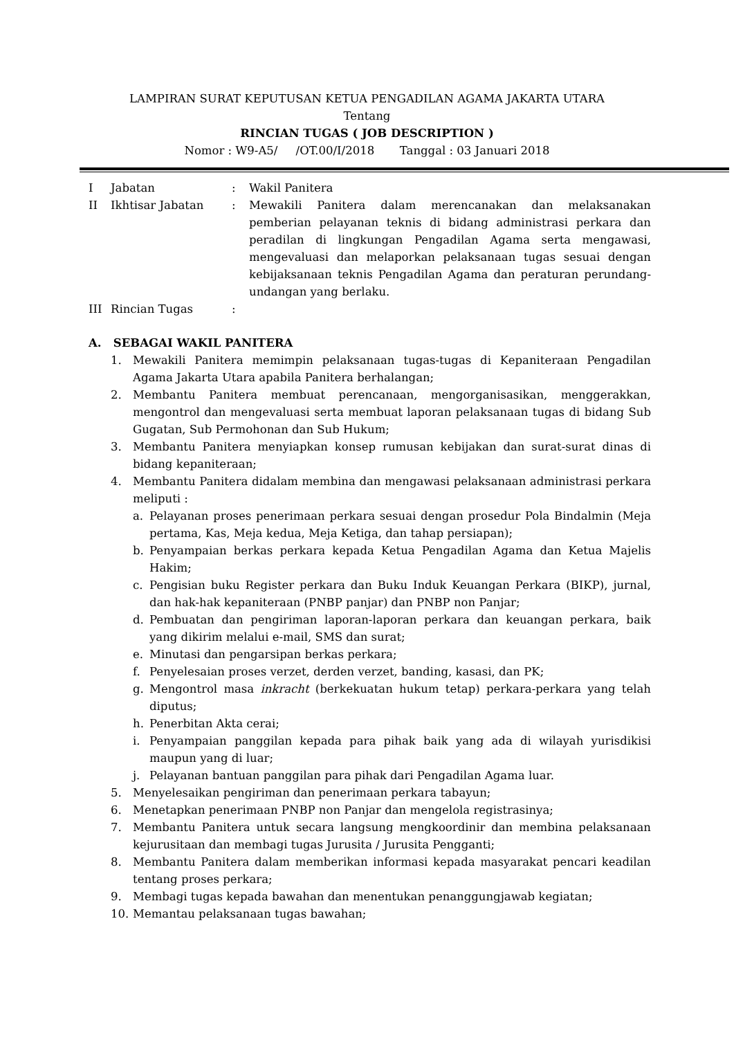LAMPIRAN SURAT KEPUTUSAN KETUA PENGADILAN AGAMA JAKARTA UTARA
Tentang
RINCIAN TUGAS ( JOB DESCRIPTION )
Nomor : W9-A5/ /OT.00/I/2018 Tanggal : 03 Januari 2018
I Jabatan: Wakil Panitera
II Ikhtisar Jabatan: Mewakili Panitera dalam merencanakan dan melaksanakan pemberian pelayanan teknis di bidang administrasi perkara dan peradilan di lingkungan Pengadilan Agama serta mengawasi, mengevaluasi dan melaporkan pelaksanaan tugas sesuai dengan kebijaksanaan teknis Pengadilan Agama dan peraturan perundang-undangan yang berlaku.
III Rincian Tugas:
A. SEBAGAI WAKIL PANITERA
1. Mewakili Panitera memimpin pelaksanaan tugas-tugas di Kepaniteraan Pengadilan Agama Jakarta Utara apabila Panitera berhalangan;
2. Membantu Panitera membuat perencanaan, mengorganisasikan, menggerakkan, mengontrol dan mengevaluasi serta membuat laporan pelaksanaan tugas di bidang Sub Gugatan, Sub Permohonan dan Sub Hukum;
3. Membantu Panitera menyiapkan konsep rumusan kebijakan dan surat-surat dinas di bidang kepaniteraan;
4. Membantu Panitera didalam membina dan mengawasi pelaksanaan administrasi perkara meliputi :
a. Pelayanan proses penerimaan perkara sesuai dengan prosedur Pola Bindalmin (Meja pertama, Kas, Meja kedua, Meja Ketiga, dan tahap persiapan);
b. Penyampaian berkas perkara kepada Ketua Pengadilan Agama dan Ketua Majelis Hakim;
c. Pengisian buku Register perkara dan Buku Induk Keuangan Perkara (BIKP), jurnal, dan hak-hak kepaniteraan (PNBP panjar) dan PNBP non Panjar;
d. Pembuatan dan pengiriman laporan-laporan perkara dan keuangan perkara, baik yang dikirim melalui e-mail, SMS dan surat;
e. Minutasi dan pengarsipan berkas perkara;
f. Penyelesaian proses verzet, derden verzet, banding, kasasi, dan PK;
g. Mengontrol masa inkracht (berkekuatan hukum tetap) perkara-perkara yang telah diputus;
h. Penerbitan Akta cerai;
i. Penyampaian panggilan kepada para pihak baik yang ada di wilayah yurisdikisi maupun yang di luar;
j. Pelayanan bantuan panggilan para pihak dari Pengadilan Agama luar.
5. Menyelesaikan pengiriman dan penerimaan perkara tabayun;
6. Menetapkan penerimaan PNBP non Panjar dan mengelola registrasinya;
7. Membantu Panitera untuk secara langsung mengkoordinir dan membina pelaksanaan kejurusitaan dan membagi tugas Jurusita / Jurusita Pengganti;
8. Membantu Panitera dalam memberikan informasi kepada masyarakat pencari keadilan tentang proses perkara;
9. Membagi tugas kepada bawahan dan menentukan penanggungjawab kegiatan;
10. Memantau pelaksanaan tugas bawahan;